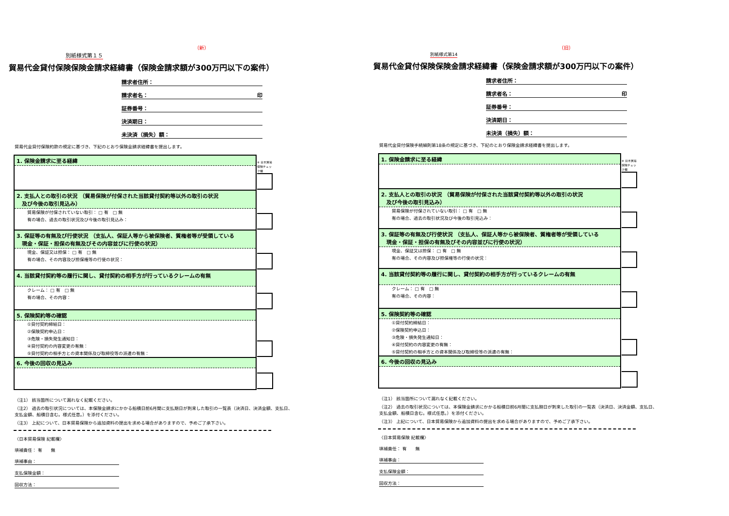（新）
別紙様式第１５
貿易代金貸付保険保険金請求経緯書（保険金請求額が300万円以下の案件）
請求者住所：
請求者名： 印
証券番号：
決済期日：
未決済（損失）額：
貿易代金貸付保険約款の規定に基づき、下記のとおり保険金請求経緯書を提出します。
| 1. 保険金請求に至る経緯 | ※ 日本貿易保険チェック欄 |
| 2. 支払人との取引の状況 （貿易保険が付保された当該貸付契約等以外の取引の状況 及び今後の取引見込み） 貿易保険が付保されていない取引： □ 有 □ 無 有の場合、過去の取引状況及び今後の取引見込み： | |
| 3. 保証等の有無及び行使状況 （支払人、保証人等から被保険者、質権者等が受領している 現金・保証・担保の有無及びその内容並びに行使の状況） 現金、保証又は担保： □ 有 □ 無 有の場合、その内容及び担保権等の行使の状況： | |
| 4. 当該貸付契約等の履行に関し、貸付契約の相手方が行っているクレームの有無 クレーム： □ 有 □ 無 有の場合、その内容： | |
| 5. 保険契約等の確認 ①貸付契約締結日： ②保険契約申込日： ③危険・損失発生通知日： ④貸付契約の内容変更の有無： ⑤貸付契約の相手方との資本関係及び取締役等の派遣の有無： | |
| 6. 今後の回収の見込み | |
（注1） 該当箇所について漏れなく記載ください。
（注2） 過去の取引状況については、本保険金請求にかかる船積日前6月間に支払期日が到来した取引の一覧表（決済日、決済金額、支払日、支払金額、船積日含む。様式任意。）を添付ください。
（注3） 上記について、日本貿易保険から追加資料の提出を求める場合がありますので、予めご了承下さい。
〈日本貿易保険 記載欄〉
填補責任： 有　　無
填補事由：
支払保険金額：
回収方法：
（旧）
別紙様式第14
貿易代金貸付保険保険金請求経緯書（保険金請求額が300万円以下の案件）
請求者住所：
請求者名： 印
証券番号：
決済期日：
未決済（損失）額：
貿易代金貸付保険手続細則第18条の規定に基づき、下記のとおり保険金請求経緯書を提出します。
| 1. 保険金請求に至る経緯 | ※ 日本貿易保険チェック欄 |
| 2. 支払人との取引の状況 （貿易保険が付保された当該貸付契約等以外の取引の状況 及び今後の取引見込み） 貿易保険が付保されていない取引： □ 有 □ 無 有の場合、過去の取引状況及び今後の取引見込み： | |
| 3. 保証等の有無及び行使状況 （支払人、保証人等から被保険者、質権者等が受領している 現金・保証・担保の有無及びその内容並びに行使の状況） 現金、保証又は担保： □ 有 □ 無 有の場合、その内容及び担保権等の行使の状況： | |
| 4. 当該貸付契約等の履行に関し、貸付契約の相手方が行っているクレームの有無 クレーム： □ 有 □ 無 有の場合、その内容： | |
| 5. 保険契約等の確認 ①貸付契約締結日： ②保険契約申込日： ③危険・損失発生通知日： ④貸付契約の内容変更の有無： ⑤貸付契約の相手方との資本関係及び取締役等の派遣の有無： | |
| 6. 今後の回収の見込み | |
（注1） 該当箇所について漏れなく記載ください。
（注2） 過去の取引状況については、本保険金請求にかかる船積日前6月間に支払期日が到来した取引の一覧表（決済日、決済金額、支払日、支払金額、船積日含む。様式任意。）を添付ください。
（注3） 上記について、日本貿易保険から追加資料の提出を求める場合がありますので、予めご了承下さい。
〈日本貿易保険 記載欄〉
填補責任： 有　　無
填補事由：
支払保険金額：
回収方法：